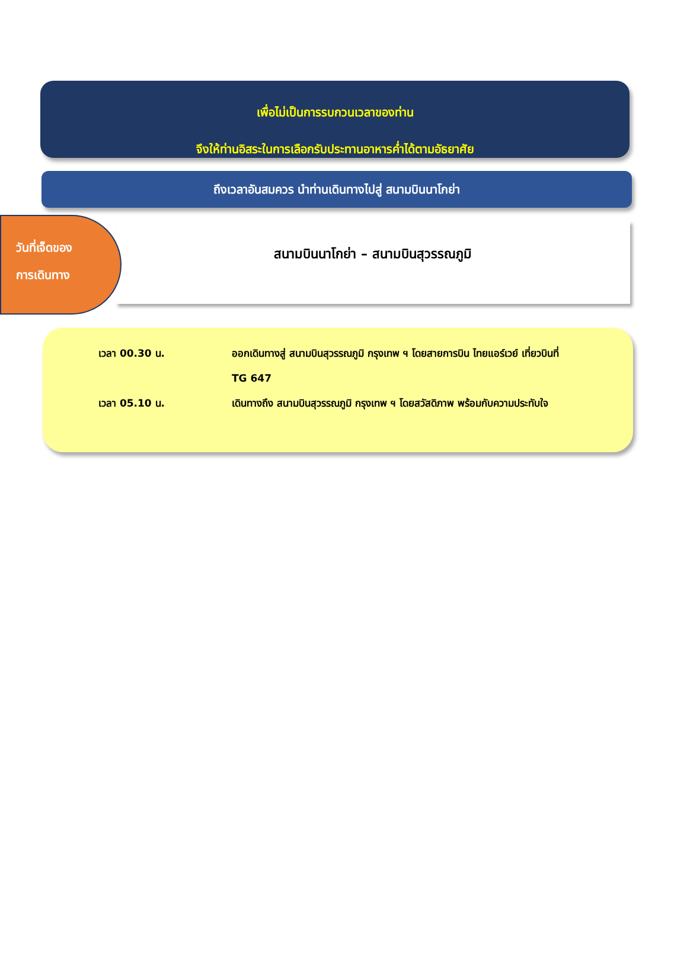เพื่อไม่เป็นการรบกวนเวลาของท่าน
จึงให้ท่านอิสระในการเลือกรับประทานอาหารค่ำได้ตามอัธยาศัย
ถึงเวลาอันสมควร นำท่านเดินทางไปสู่ สนามบินนาโกย่า
วันที่เจ็ดของ
การเดินทาง
สนามบินนาโกย่า – สนามบินสุวรรณภูมิ
เวลา 00.30 น. ออกเดินทางสู่ สนามบินสุวรรณภูมิ กรุงเทพ ฯ โดยสายการบิน ไทยแอร์เวย์ เที่ยวบินที่ TG 647
เวลา 05.10 น. เดินทางถึง สนามบินสุวรรณภูมิ กรุงเทพ ฯ โดยสวัสดิภาพ พร้อมกับความประทับใจ